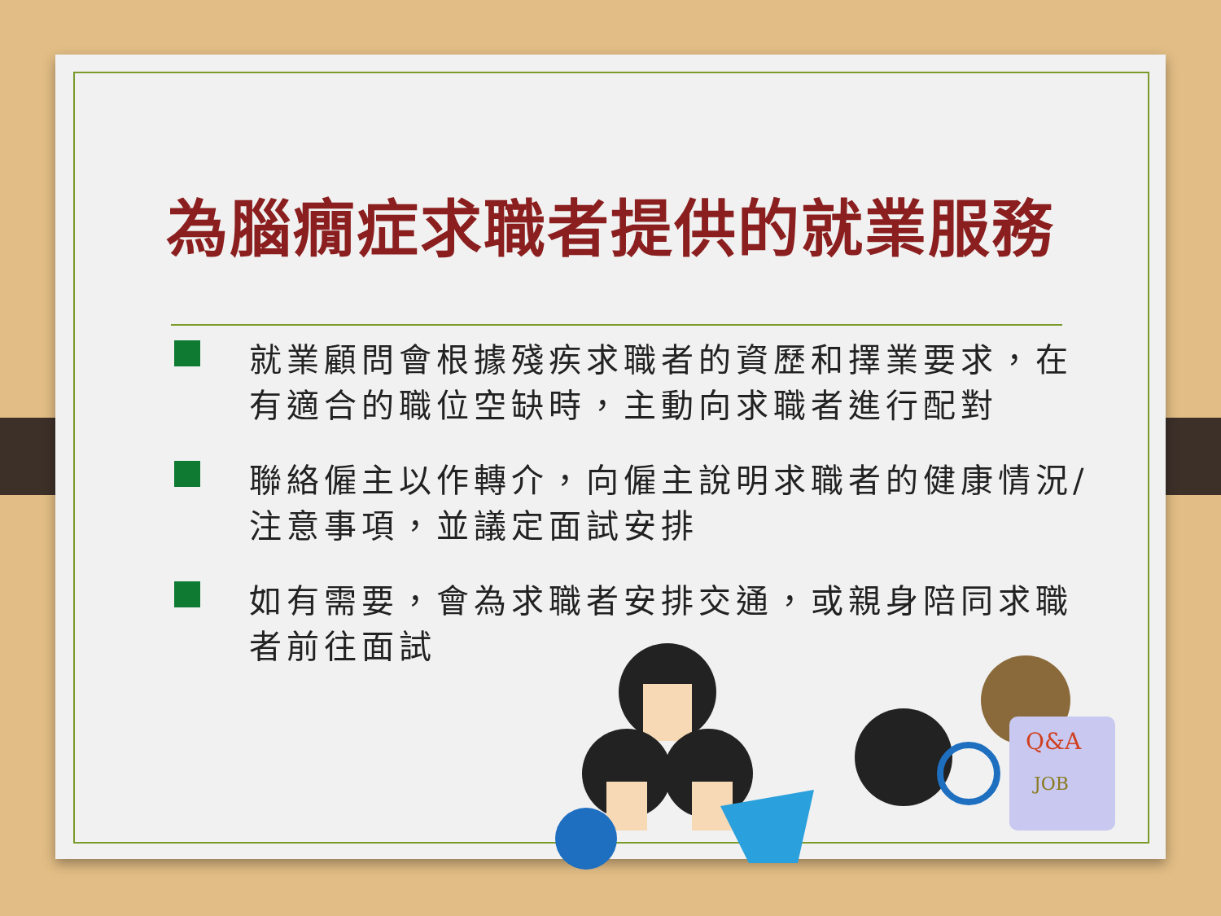為腦癇症求職者提供的就業服務
就業顧問會根據殘疾求職者的資歷和擇業要求，在有適合的職位空缺時，主動向求職者進行配對
聯絡僱主以作轉介，向僱主說明求職者的健康情況/注意事項，並議定面試安排
如有需要，會為求職者安排交通，或親身陪同求職者前往面試
Q&A
JOB